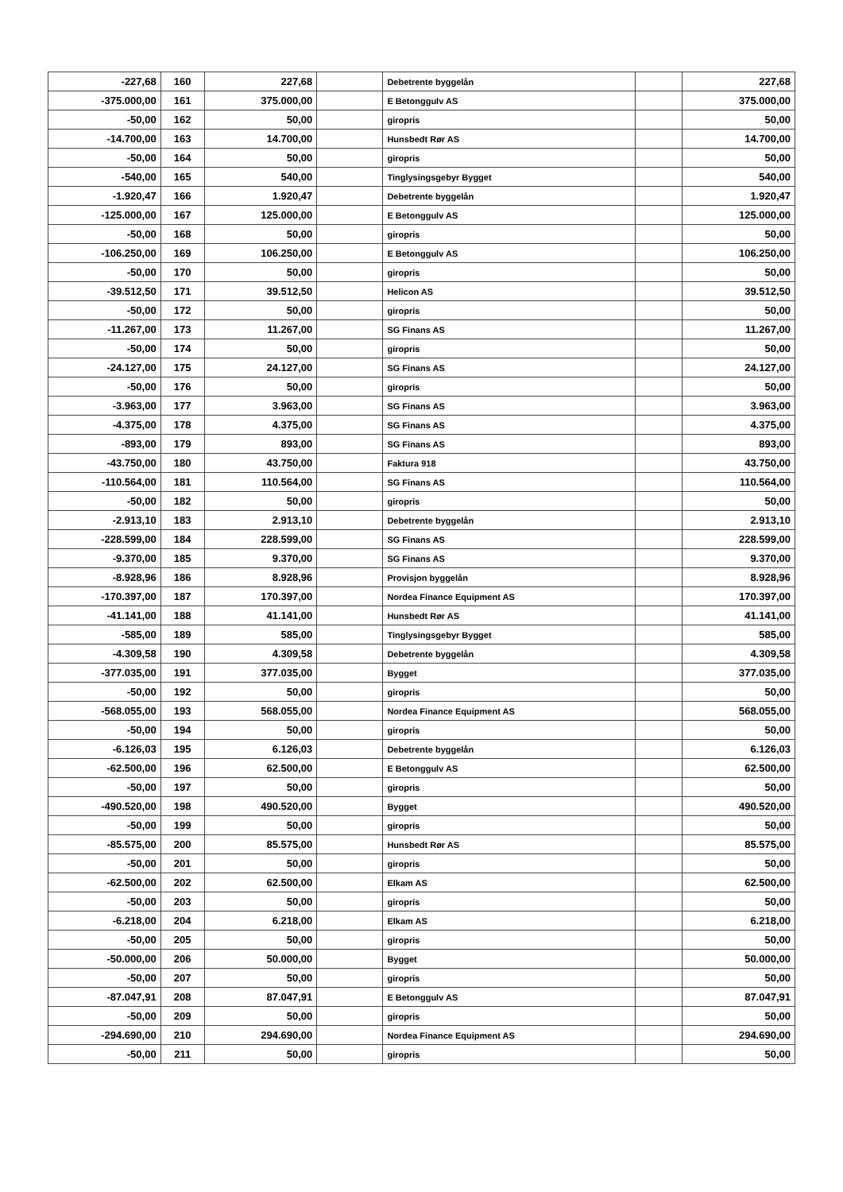| -227,68 | 160 | 227,68 | | Debetrente byggelån | | 227,68 |
| -375.000,00 | 161 | 375.000,00 | | E Betonggulv AS | | 375.000,00 |
| -50,00 | 162 | 50,00 | | giropris | | 50,00 |
| -14.700,00 | 163 | 14.700,00 | | Hunsbedt Rør AS | | 14.700,00 |
| -50,00 | 164 | 50,00 | | giropris | | 50,00 |
| -540,00 | 165 | 540,00 | | Tinglysingsgebyr Bygget | | 540,00 |
| -1.920,47 | 166 | 1.920,47 | | Debetrente byggelån | | 1.920,47 |
| -125.000,00 | 167 | 125.000,00 | | E Betonggulv AS | | 125.000,00 |
| -50,00 | 168 | 50,00 | | giropris | | 50,00 |
| -106.250,00 | 169 | 106.250,00 | | E Betonggulv AS | | 106.250,00 |
| -50,00 | 170 | 50,00 | | giropris | | 50,00 |
| -39.512,50 | 171 | 39.512,50 | | Helicon AS | | 39.512,50 |
| -50,00 | 172 | 50,00 | | giropris | | 50,00 |
| -11.267,00 | 173 | 11.267,00 | | SG Finans AS | | 11.267,00 |
| -50,00 | 174 | 50,00 | | giropris | | 50,00 |
| -24.127,00 | 175 | 24.127,00 | | SG Finans AS | | 24.127,00 |
| -50,00 | 176 | 50,00 | | giropris | | 50,00 |
| -3.963,00 | 177 | 3.963,00 | | SG Finans AS | | 3.963,00 |
| -4.375,00 | 178 | 4.375,00 | | SG Finans AS | | 4.375,00 |
| -893,00 | 179 | 893,00 | | SG Finans AS | | 893,00 |
| -43.750,00 | 180 | 43.750,00 | | Faktura 918 | | 43.750,00 |
| -110.564,00 | 181 | 110.564,00 | | SG Finans AS | | 110.564,00 |
| -50,00 | 182 | 50,00 | | giropris | | 50,00 |
| -2.913,10 | 183 | 2.913,10 | | Debetrente byggelån | | 2.913,10 |
| -228.599,00 | 184 | 228.599,00 | | SG Finans AS | | 228.599,00 |
| -9.370,00 | 185 | 9.370,00 | | SG Finans AS | | 9.370,00 |
| -8.928,96 | 186 | 8.928,96 | | Provisjon byggelån | | 8.928,96 |
| -170.397,00 | 187 | 170.397,00 | | Nordea Finance Equipment AS | | 170.397,00 |
| -41.141,00 | 188 | 41.141,00 | | Hunsbedt Rør AS | | 41.141,00 |
| -585,00 | 189 | 585,00 | | Tinglysingsgebyr Bygget | | 585,00 |
| -4.309,58 | 190 | 4.309,58 | | Debetrente byggelån | | 4.309,58 |
| -377.035,00 | 191 | 377.035,00 | | Bygget | | 377.035,00 |
| -50,00 | 192 | 50,00 | | giropris | | 50,00 |
| -568.055,00 | 193 | 568.055,00 | | Nordea Finance Equipment AS | | 568.055,00 |
| -50,00 | 194 | 50,00 | | giropris | | 50,00 |
| -6.126,03 | 195 | 6.126,03 | | Debetrente byggelån | | 6.126,03 |
| -62.500,00 | 196 | 62.500,00 | | E Betonggulv AS | | 62.500,00 |
| -50,00 | 197 | 50,00 | | giropris | | 50,00 |
| -490.520,00 | 198 | 490.520,00 | | Bygget | | 490.520,00 |
| -50,00 | 199 | 50,00 | | giropris | | 50,00 |
| -85.575,00 | 200 | 85.575,00 | | Hunsbedt Rør AS | | 85.575,00 |
| -50,00 | 201 | 50,00 | | giropris | | 50,00 |
| -62.500,00 | 202 | 62.500,00 | | Elkam AS | | 62.500,00 |
| -50,00 | 203 | 50,00 | | giropris | | 50,00 |
| -6.218,00 | 204 | 6.218,00 | | Elkam AS | | 6.218,00 |
| -50,00 | 205 | 50,00 | | giropris | | 50,00 |
| -50.000,00 | 206 | 50.000,00 | | Bygget | | 50.000,00 |
| -50,00 | 207 | 50,00 | | giropris | | 50,00 |
| -87.047,91 | 208 | 87.047,91 | | E Betonggulv AS | | 87.047,91 |
| -50,00 | 209 | 50,00 | | giropris | | 50,00 |
| -294.690,00 | 210 | 294.690,00 | | Nordea Finance Equipment AS | | 294.690,00 |
| -50,00 | 211 | 50,00 | | giropris | | 50,00 |